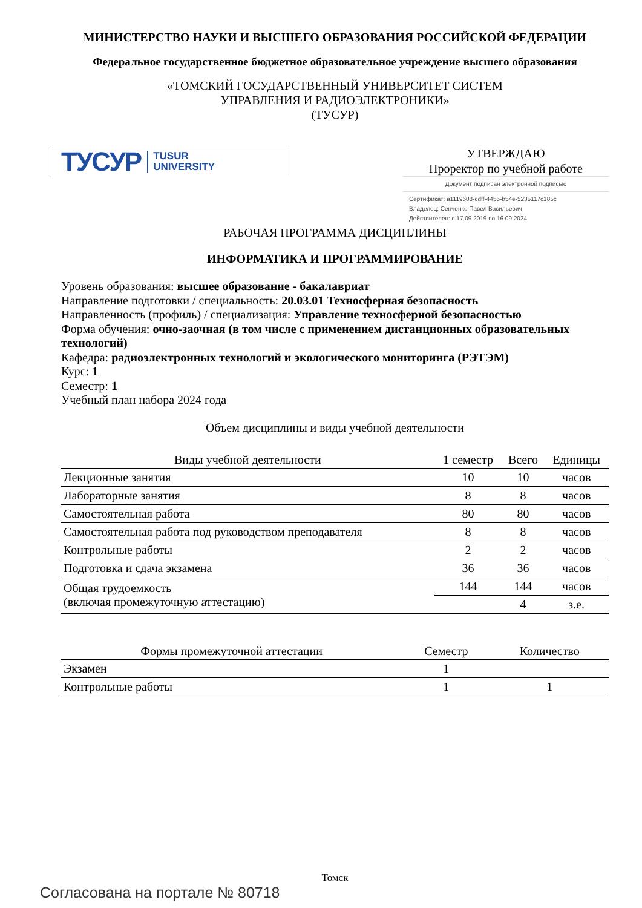МИНИСТЕРСТВО НАУКИ И ВЫСШЕГО ОБРАЗОВАНИЯ РОССИЙСКОЙ ФЕДЕРАЦИИ
Федеральное государственное бюджетное образовательное учреждение высшего образования
«ТОМСКИЙ ГОСУДАРСТВЕННЫЙ УНИВЕРСИТЕТ СИСТЕМ
УПРАВЛЕНИЯ И РАДИОЭЛЕКТРОНИКИ»
(ТУСУР)
ТУСУР TUSUR
UNIVERSITY
УТВЕРЖДАЮ
Проректор по учебной работе
Документ подписан электронной подписью
Сертификат: a1119608-cdff-4455-b54e-5235117c185c
Владелец: Сенченко Павел Васильевич
Действителен: с 17.09.2019 по 16.09.2024
РАБОЧАЯ ПРОГРАММА ДИСЦИПЛИНЫ
ИНФОРМАТИКА И ПРОГРАММИРОВАНИЕ
Уровень образования: высшее образование - бакалавриат
Направление подготовки / специальность: 20.03.01 Техносферная безопасность
Направленность (профиль) / специализация: Управление техносферной безопасностью
Форма обучения: очно-заочная (в том числе с применением дистанционных образовательных технологий)
Кафедра: радиоэлектронных технологий и экологического мониторинга (РЭТЭМ)
Курс: 1
Семестр: 1
Учебный план набора 2024 года
Объем дисциплины и виды учебной деятельности
| Виды учебной деятельности | 1 семестр | Всего | Единицы |
| --- | --- | --- | --- |
| Лекционные занятия | 10 | 10 | часов |
| Лабораторные занятия | 8 | 8 | часов |
| Самостоятельная работа | 80 | 80 | часов |
| Самостоятельная работа под руководством преподавателя | 8 | 8 | часов |
| Контрольные работы | 2 | 2 | часов |
| Подготовка и сдача экзамена | 36 | 36 | часов |
| Общая трудоемкость (включая промежуточную аттестацию) | 144 | 144 | часов |
| | | 4 | з.е. |
| Формы промежуточной аттестации | Семестр | Количество |
| --- | --- | --- |
| Экзамен | 1 | |
| Контрольные работы | 1 | 1 |
Томск
Согласована на портале № 80718